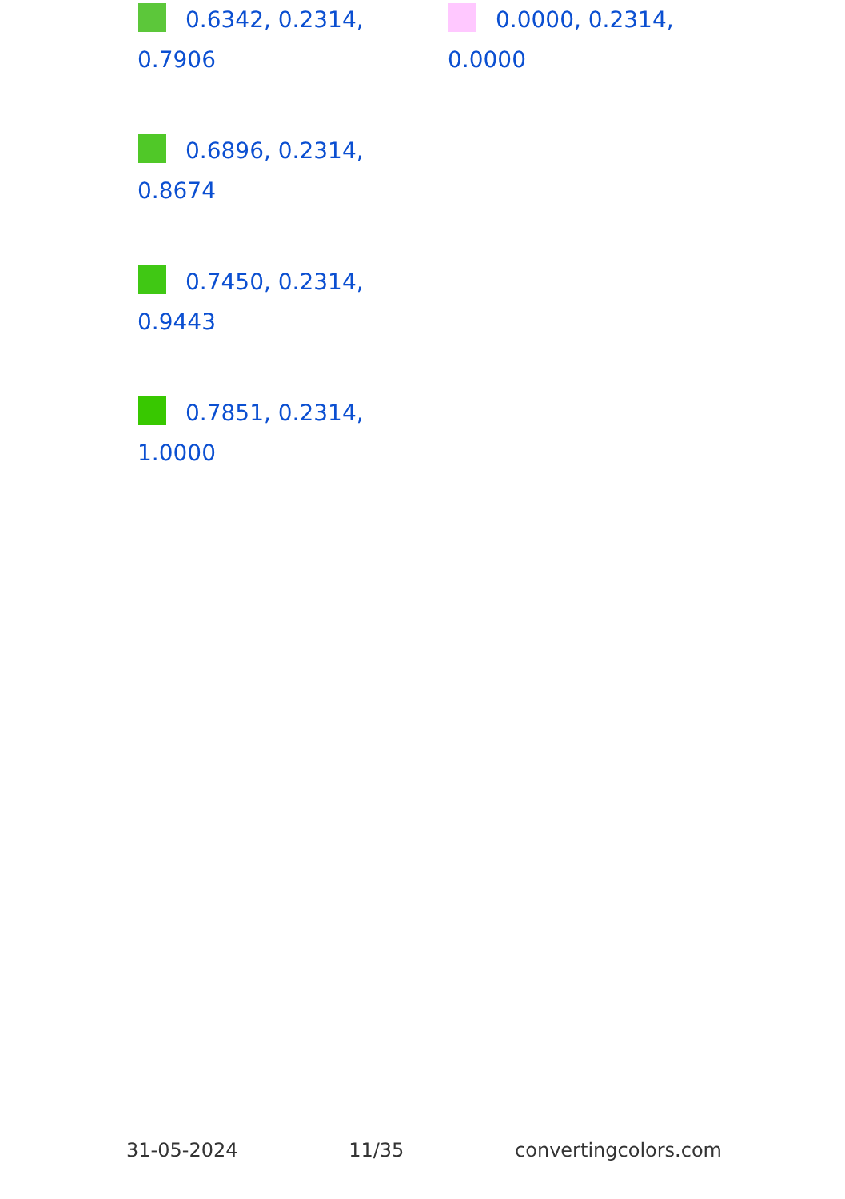0.6342, 0.2314, 0.7906
0.6896, 0.2314, 0.8674
0.7450, 0.2314, 0.9443
0.7851, 0.2314, 1.0000
0.0000, 0.2314, 0.0000
31-05-2024 11/35 convertingcolors.com